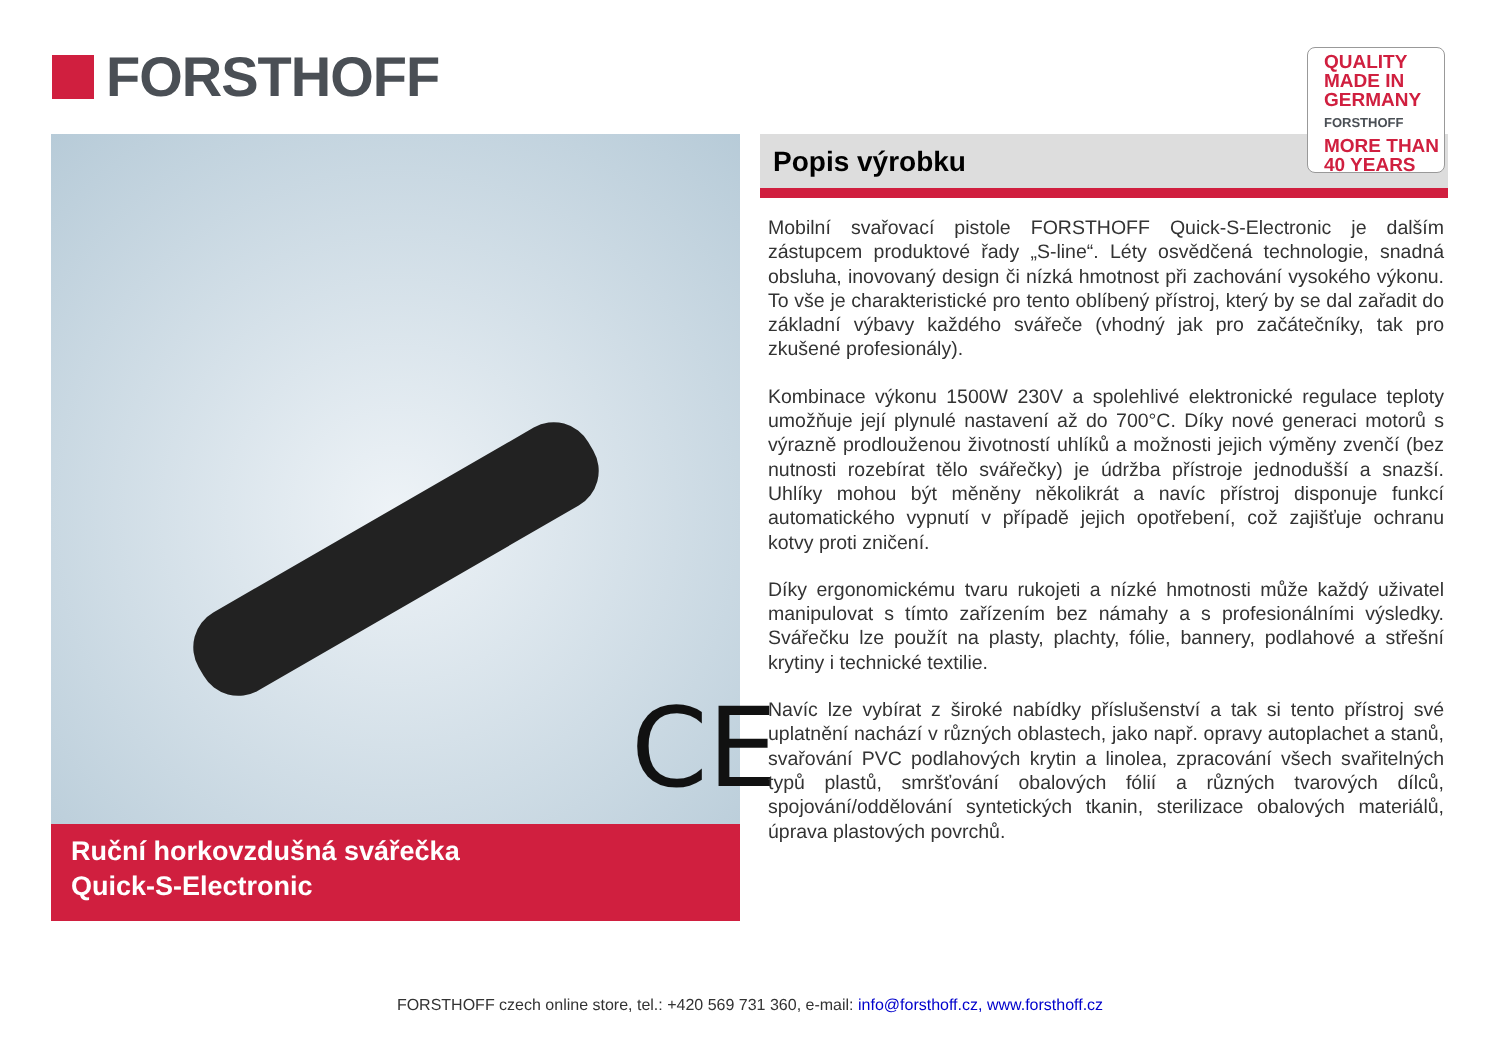FORSTHOFF
CE
Ruční horkovzdušná svářečka
Quick-S-Electronic
Popis výrobku
QUALITY
MADE IN
GERMANY
FORSTHOFF
MORE THAN
40 YEARS
Mobilní svařovací pistole FORSTHOFF Quick-S-Electronic je dalším zástupcem produktové řady „S-line“. Léty osvědčená technologie, snadná obsluha, inovovaný design či nízká hmotnost při zachování vysokého výkonu. To vše je charakteristické pro tento oblíbený přístroj, který by se dal zařadit do základní výbavy každého svářeče (vhodný jak pro začátečníky, tak pro zkušené profesionály).
Kombinace výkonu 1500W 230V a spolehlivé elektronické regulace teploty umožňuje její plynulé nastavení až do 700°C. Díky nové generaci motorů s výrazně prodlouženou životností uhlíků a možnosti jejich výměny zvenčí (bez nutnosti rozebírat tělo svářečky) je údržba přístroje jednodušší a snazší. Uhlíky mohou být měněny několikrát a navíc přístroj disponuje funkcí automatického vypnutí v případě jejich opotřebení, což zajišťuje ochranu kotvy proti zničení.
Díky ergonomickému tvaru rukojeti a nízké hmotnosti může každý uživatel manipulovat s tímto zařízením bez námahy a s profesionálními výsledky. Svářečku lze použít na plasty, plachty, fólie, bannery, podlahové a střešní krytiny i technické textilie.
Navíc lze vybírat z široké nabídky příslušenství a tak si tento přístroj své uplatnění nachází v různých oblastech, jako např. opravy autoplachet a stanů, svařování PVC podlahových krytin a linolea, zpracování všech svařitelných typů plastů, smršťování obalových fólií a různých tvarových dílců, spojování/oddělování syntetických tkanin, sterilizace obalových materiálů, úprava plastových povrchů.
FORSTHOFF czech online store, tel.: +420 569 731 360, e-mail: info@forsthoff.cz, www.forsthoff.cz